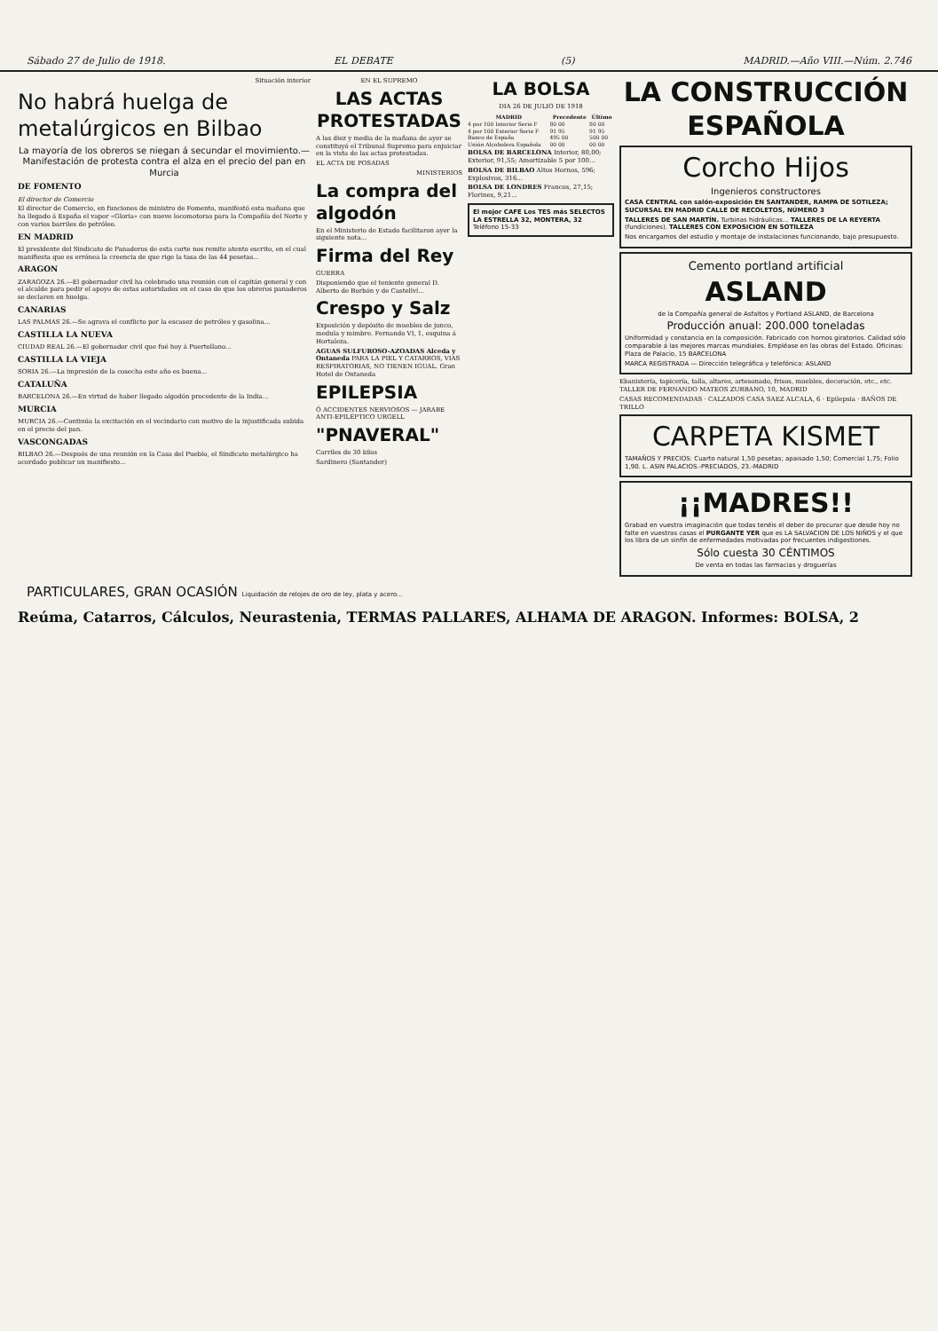Sábado 27 de Julio de 1918. EL DEBATE (5) MADRID.—Año VIII.—Núm. 2.746
Situación interior
No habrá huelga de metalúrgicos en Bilbao
La mayoría de los obreros se niegan á secundar el movimiento.—Manifestación de protesta contra el alza en el precio del pan en Murcia
DE FOMENTO
El director de Comercio
El director de Comercio, en funciones de ministro de Fomento, manifestó esta mañana que ha llegado á España el vapor «Gloria» con nueve locomotoras para la Compañía del Norte y con varios barriles de petróleo.
EN MADRID
El presidente del Sindicato de Panaderos de esta corte nos remite atento escrito, en el cual manifiesta que es errónea la creencia de que rige la tasa de las 44 pesetas...
ARAGON
ZARAGOZA 26.—El gobernador civil ha celebrado una reunión con el capitán general y con el alcalde para pedir el apoyo de estas autoridades en el caso de que los obreros panaderos se declaren en huelga.
CANARIAS
LAS PALMAS 26.—Se agrava el conflicto por la escasez de petróleo y gasolina...
CASTILLA LA NUEVA
CIUDAD REAL 26.—El gobernador civil que fué hoy á Puertollano...
CASTILLA LA VIEJA
SORIA 26.—La impresión de la cosecha este año es buena...
CATALUÑA
BARCELONA 26.—En virtud de haber llegado algodón procedente de la India...
MURCIA
MURCIA 26.—Continúa la excitación en el vecindario con motivo de la injustificada subida en el precio del pan.
VASCONGADAS
BILBAO 26.—Después de una reunión en la Casa del Pueblo, el Sindicato metalúrgico ha acordado publicar un manifiesto...
EN EL SUPREMO
LAS ACTAS PROTESTADAS
A las diez y media de la mañana de ayer se constituyó el Tribunal Supremo para enjuiciar en la vista de las actas protestadas.
EL ACTA DE POSADAS
MINISTERIOS
La compra del algodón
En el Ministerio de Estado facilitaron ayer la siguiente nota...
Firma del Rey
GUERRA
Disponiendo que el teniente general D. Alberto de Borbón y de Castellví...
Crespo y Salz
Exposición y depósito de muebles de junco, medula y mimbre. Fernando VI, 1, esquina á Hortaleza.
AGUAS SULFUROSO-AZOADAS Alceda y Ontaneda PARA LA PIEL Y CATARROS, VIAS RESPIRATORIAS, NO TIENEN IGUAL. Gran Hotel de Ontaneda
EPILEPSIA
Ó ACCIDENTES NERVIOSOS — JARABE ANTI-EPILÉPTICO URGELL
"PNAVERAL"
Carriles de 30 kilos
Sardinero (Santander)
LA BOLSA
DIA 26 DE JULIO DE 1918
| MADRID | Precedente | Último |
| --- | --- | --- |
| 4 por 100 Interior Serie F | 80 00 | 80 00 |
| 4 por 100 Exterior Serie F | 91 95 | 91 95 |
| Banco de España | 495 00 | 500 00 |
| Unión Alcoholera Española | 00 00 | 00 00 |
BOLSA DE BARCELONA Interior, 80,00; Exterior, 91,55; Amortizable 5 por 100...
BOLSA DE BILBAO Altos Hornos, 596; Explosivos, 316...
BOLSA DE LONDRES Francos, 27,15; Florines, 9,21...
El mejor CAFE Los TES más SELECTOS LA ESTRELLA 32, MONTERA, 32 Teléfono 15-33
LA CONSTRUCCIÓN ESPAÑOLA
Corcho Hijos
Ingenieros constructores
CASA CENTRAL con salón-exposición EN SANTANDER, RAMPA DE SOTILEZA; SUCURSAL EN MADRID CALLE DE RECOLETOS, NÚMERO 3
TALLERES DE SAN MARTÍN. Turbinas hidráulicas... TALLERES DE LA REYERTA (fundiciones). TALLERES CON EXPOSICION EN SOTILEZA
Nos encargamos del estudio y montaje de instalaciones funcionando, bajo presupuesto.
Cemento portland artificial
ASLAND
de la Compañía general de Asfaltos y Portland ASLAND, de Barcelona
Producción anual: 200.000 toneladas
Uniformidad y constancia en la composición. Fabricado con hornos giratorios. Calidad sólo comparable á las mejores marcas mundiales. Empléase en las obras del Estado. Oficinas: Plaza de Palacio, 15 BARCELONA
MARCA REGISTRADA — Dirección telegráfica y telefónica: ASLAND
Ebanistería, tapicería, talla, altares, artesonado, frisos, muebles, decoración, etc., etc. TALLER DE FERNANDO MATEOS ZURBANO, 10, MADRID
CASAS RECOMENDADAS · CALZADOS CASA SAEZ ALCALA, 6 · Epilepsia · BAÑOS DE TRILLO
CARPETA KISMET
TAMAÑOS Y PRECIOS: Cuarto natural 1,50 pesetas; apaisado 1,50; Comercial 1,75; Folio 1,90. L. ASIN PALACIOS.-PRECIADOS, 23.-MADRID
¡¡MADRES!!
Grabad en vuestra imaginación que todas tenéis el deber de procurar que desde hoy no falte en vuestras casas el PURGANTE YER que es LA SALVACION DE LOS NIÑOS y el que los libra de un sinfín de enfermedades motivadas por frecuentes indigestiones.
Sólo cuesta 30 CÉNTIMOS
De venta en todas las farmacias y droguerías
PARTICULARES, GRAN OCASIÓN Liquidación de relojes de oro de ley, plata y acero...
Reúma, Catarros, Cálculos, Neurastenia, TERMAS PALLARES, ALHAMA DE ARAGON. Informes: BOLSA, 2